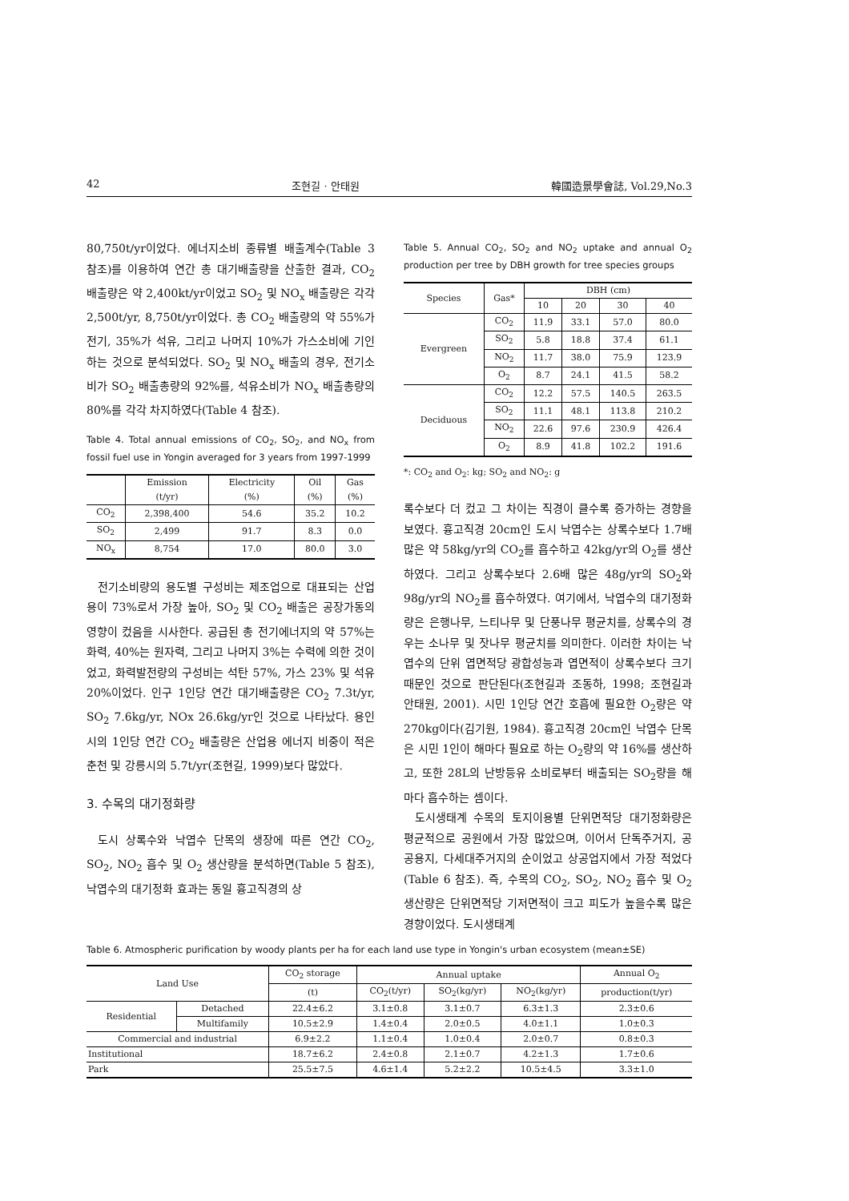42 조현길 · 안태원 韓國造景學會誌, Vol.29,No.3
80,750t/yr이었다. 에너지소비 종류별 배출계수(Table 3 참조)를 이용하여 연간 총 대기배출량을 산출한 결과, CO<sub>2</sub> 배출량은 약 2,400kt/yr이었고 SO<sub>2</sub> 및 NO<sub>x</sub> 배출량은 각각 2,500t/yr, 8,750t/yr이었다. 총 CO<sub>2</sub> 배출량의 약 55%가 전기, 35%가 석유, 그리고 나머지 10%가 가스소비에 기인하는 것으로 분석되었다. SO<sub>2</sub> 및 NO<sub>x</sub> 배출의 경우, 전기소비가 SO<sub>2</sub> 배출총량의 92%를, 석유소비가 NO<sub>x</sub> 배출총량의 80%를 각각 차지하였다(Table 4 참조).
Table 4. Total annual emissions of CO<sub>2</sub>, SO<sub>2</sub>, and NO<sub>x</sub> from fossil fuel use in Yongin averaged for 3 years from 1997-1999
| | Emission (t/yr) | Electricity (%) | Oil (%) | Gas (%) |
| --- | --- | --- | --- | --- |
| CO<sub>2</sub> | 2,398,400 | 54.6 | 35.2 | 10.2 |
| SO<sub>2</sub> | 2,499 | 91.7 | 8.3 | 0.0 |
| NO<sub>x</sub> | 8,754 | 17.0 | 80.0 | 3.0 |
전기소비량의 용도별 구성비는 제조업으로 대표되는 산업용이 73%로서 가장 높아, SO<sub>2</sub> 및 CO<sub>2</sub> 배출은 공장가동의 영향이 컸음을 시사한다. 공급된 총 전기에너지의 약 57%는 화력, 40%는 원자력, 그리고 나머지 3%는 수력에 의한 것이었고, 화력발전량의 구성비는 석탄 57%, 가스 23% 및 석유 20%이었다. 인구 1인당 연간 대기배출량은 CO<sub>2</sub> 7.3t/yr, SO<sub>2</sub> 7.6kg/yr, NOx 26.6kg/yr인 것으로 나타났다. 용인시의 1인당 연간 CO<sub>2</sub> 배출량은 산업용 에너지 비중이 적은 춘천 및 강릉시의 5.7t/yr(조현길, 1999)보다 많았다.
3. 수목의 대기정화량
도시 상록수와 낙엽수 단목의 생장에 따른 연간 CO<sub>2</sub>, SO<sub>2</sub>, NO<sub>2</sub> 흡수 및 O<sub>2</sub> 생산량을 분석하면(Table 5 참조), 낙엽수의 대기정화 효과는 동일 흉고직경의 상
Table 5. Annual CO<sub>2</sub>, SO<sub>2</sub> and NO<sub>2</sub> uptake and annual O<sub>2</sub> production per tree by DBH growth for tree species groups
| Species | Gas* | DBH (cm) | | | |
| --- | --- | --- | --- | --- | --- |
| | | 10 | 20 | 30 | 40 |
| Evergreen | CO<sub>2</sub> | 11.9 | 33.1 | 57.0 | 80.0 |
| | SO<sub>2</sub> | 5.8 | 18.8 | 37.4 | 61.1 |
| | NO<sub>2</sub> | 11.7 | 38.0 | 75.9 | 123.9 |
| | O<sub>2</sub> | 8.7 | 24.1 | 41.5 | 58.2 |
| Deciduous | CO<sub>2</sub> | 12.2 | 57.5 | 140.5 | 263.5 |
| | SO<sub>2</sub> | 11.1 | 48.1 | 113.8 | 210.2 |
| | NO<sub>2</sub> | 22.6 | 97.6 | 230.9 | 426.4 |
| | O<sub>2</sub> | 8.9 | 41.8 | 102.2 | 191.6 |
*: CO<sub>2</sub> and O<sub>2</sub>: kg; SO<sub>2</sub> and NO<sub>2</sub>: g
록수보다 더 컸고 그 차이는 직경이 클수록 증가하는 경향을 보였다. 흉고직경 20cm인 도시 낙엽수는 상록수보다 1.7배 많은 약 58kg/yr의 CO<sub>2</sub>를 흡수하고 42kg/yr의 O<sub>2</sub>를 생산하였다. 그리고 상록수보다 2.6배 많은 48g/yr의 SO<sub>2</sub>와 98g/yr의 NO<sub>2</sub>를 흡수하였다. 여기에서, 낙엽수의 대기정화량은 은행나무, 느티나무 및 단풍나무 평균치를, 상록수의 경우는 소나무 및 잣나무 평균치를 의미한다. 이러한 차이는 낙엽수의 단위 엽면적당 광합성능과 엽면적이 상록수보다 크기 때문인 것으로 판단된다(조현길과 조동하, 1998; 조현길과 안태원, 2001). 시민 1인당 연간 호흡에 필요한 O<sub>2</sub>량은 약 270kg이다(김기원, 1984). 흉고직경 20cm인 낙엽수 단목은 시민 1인이 해마다 필요로 하는 O<sub>2</sub>량의 약 16%를 생산하고, 또한 28L의 난방등유 소비로부터 배출되는 SO<sub>2</sub>량을 해마다 흡수하는 셈이다.
도시생태계 수목의 토지이용별 단위면적당 대기정화량은 평균적으로 공원에서 가장 많았으며, 이어서 단독주거지, 공공용지, 다세대주거지의 순이었고 상공업지에서 가장 적었다(Table 6 참조). 즉, 수목의 CO<sub>2</sub>, SO<sub>2</sub>, NO<sub>2</sub> 흡수 및 O<sub>2</sub> 생산량은 단위면적당 기저면적이 크고 피도가 높을수록 많은 경향이었다. 도시생태계
Table 6. Atmospheric purification by woody plants per ha for each land use type in Yongin's urban ecosystem (mean±SE)
| Land Use | | CO<sub>2</sub> storage | Annual uptake | | | Annual O<sub>2</sub> |
| --- | --- | --- | --- | --- | --- | --- |
| | | (t) | CO<sub>2</sub>(t/yr) | SO<sub>2</sub>(kg/yr) | NO<sub>2</sub>(kg/yr) | production(t/yr) |
| Residential | Detached | 22.4±6.2 | 3.1±0.8 | 3.1±0.7 | 6.3±1.3 | 2.3±0.6 |
| | Multifamily | 10.5±2.9 | 1.4±0.4 | 2.0±0.5 | 4.0±1.1 | 1.0±0.3 |
| Commercial and industrial | | 6.9±2.2 | 1.1±0.4 | 1.0±0.4 | 2.0±0.7 | 0.8±0.3 |
| Institutional | | 18.7±6.2 | 2.4±0.8 | 2.1±0.7 | 4.2±1.3 | 1.7±0.6 |
| Park | | 25.5±7.5 | 4.6±1.4 | 5.2±2.2 | 10.5±4.5 | 3.3±1.0 |